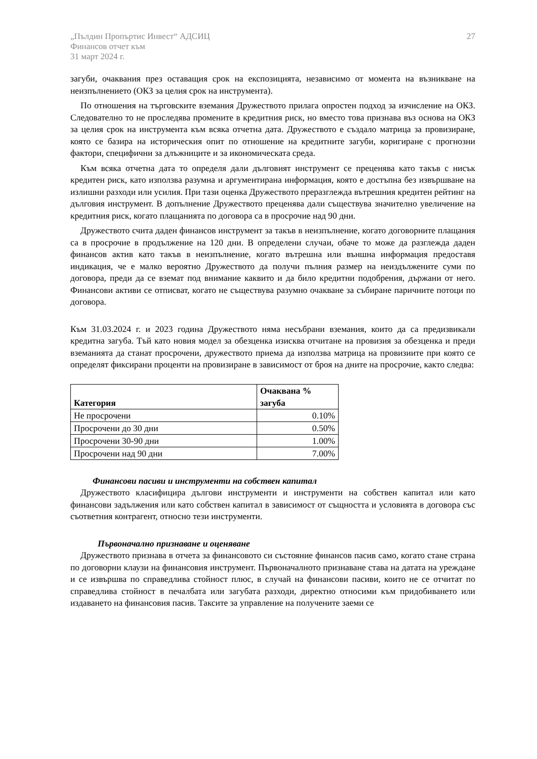„Пълдин Пропъртис Инвест“ АДСИЦ
Финансов отчет към
31 март 2024 г.
27
загуби, очаквания през оставащия срок на експозицията, независимо от момента на възникване на неизпълнението (ОКЗ за целия срок на инструмента).
По отношения на търговските вземания Дружеството прилага опростен подход за изчисление на ОКЗ. Следователно то не проследява промените в кредитния риск, но вместо това признава въз основа на ОКЗ за целия срок на инструмента към всяка отчетна дата. Дружеството е създало матрица за провизиране, която се базира на историческия опит по отношение на кредитните загуби, коригиране с прогнозни фактори, специфични за длъжниците и за икономическата среда.
Към всяка отчетна дата то определя дали дълговият инструмент се преценява като такъв с нисък кредитен риск, като използва разумна и аргументирана информация, която е достъпна без извършване на излишни разходи или усилия. При тази оценка Дружеството преразглежда вътрешния кредитен рейтинг на дълговия инструмент. В допълнение Дружеството преценява дали съществува значително увеличение на кредитния риск, когато плащанията по договора са в просрочие над 90 дни.
Дружеството счита даден финансов инструмент за такъв в неизпълнение, когато договорните плащания са в просрочие в продължение на 120 дни. В определени случаи, обаче то може да разглежда даден финансов актив като такъв в неизпълнение, когато вътрешна или външна информация предоставя индикация, че е малко вероятно Дружеството да получи пълния размер на неиздължените суми по договора, преди да се вземат под внимание каквито и да било кредитни подобрения, държани от него. Финансови активи се отписват, когато не съществува разумно очакване за събиране паричните потоци по договора.
Към 31.03.2024 г. и 2023 година Дружеството няма несъбрани вземания, които да са предизвикали кредитна загуба. Тъй като новия модел за обезценка изисква отчитане на провизия за обезценка и преди вземанията да станат просрочени, дружеството приема да използва матрица на провизиите при която се определят фиксирани проценти на провизиране в зависимост от броя на дните на просрочие, както следва:
| Категория | Очаквана % загуба |
| --- | --- |
| Не просрочени | 0.10% |
| Просрочени до 30 дни | 0.50% |
| Просрочени 30-90 дни | 1.00% |
| Просрочени над 90 дни | 7.00% |
Финансови пасиви и инструменти на собствен капитал
Дружеството класифицира дългови инструменти и инструменти на собствен капитал или като финансови задължения или като собствен капитал в зависимост от същността и условията в договора със съответния контрагент, относно тези инструменти.
Първоначално признаване и оценяване
Дружеството признава в отчета за финансовото си състояние финансов пасив само, когато стане страна по договорни клаузи на финансовия инструмент. Първоначалното признаване става на датата на уреждане и се извършва по справедлива стойност плюс, в случай на финансови пасиви, които не се отчитат по справедлива стойност в печалбата или загубата разходи, директно относими към придобиването или издаването на финансовия пасив. Таксите за управление на получените заеми се